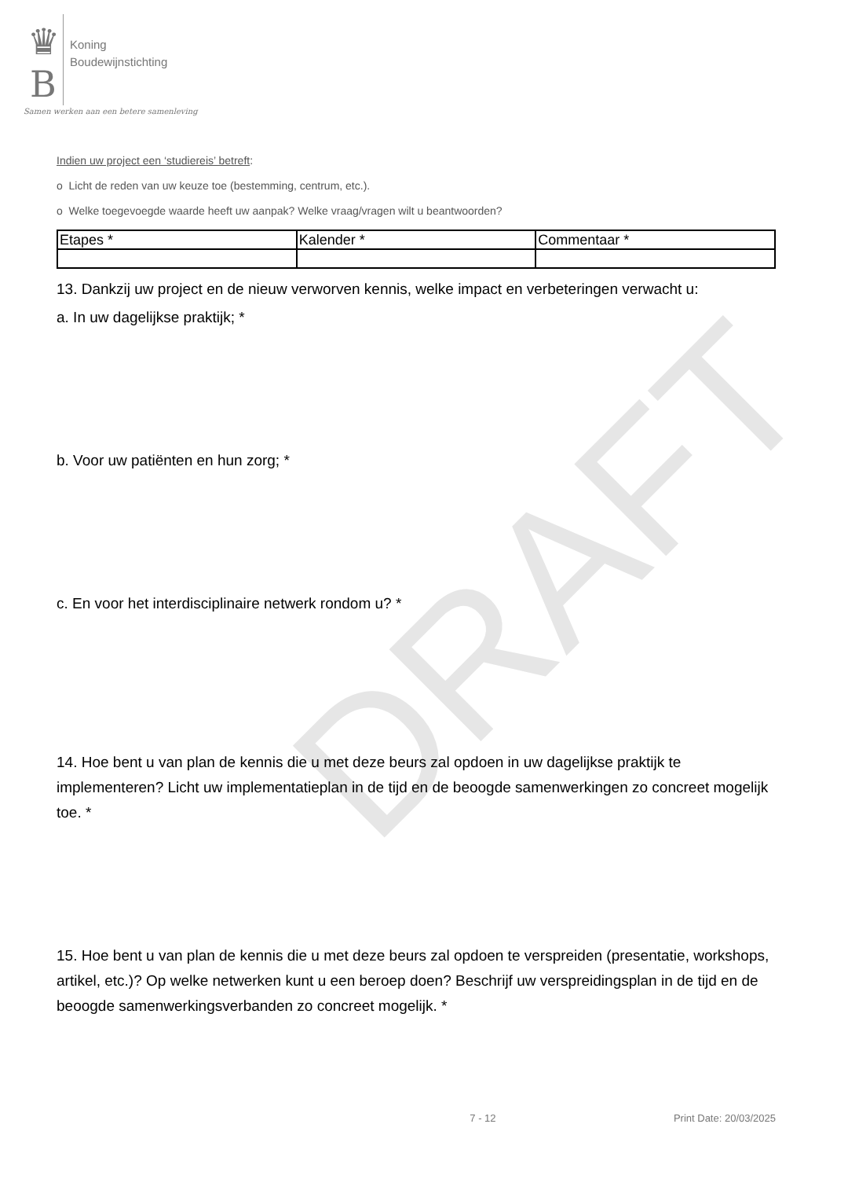DRAFT
♛
B Koning
Boudewijnstichting
Samen werken aan een betere samenleving
Indien uw project een ‘studiereis’ betreft:
o Licht de reden van uw keuze toe (bestemming, centrum, etc.).
o Welke toegevoegde waarde heeft uw aanpak? Welke vraag/vragen wilt u beantwoorden?
| Etapes * | Kalender * | Commentaar * |
13. Dankzij uw project en de nieuw verworven kennis, welke impact en verbeteringen verwacht u:
a. In uw dagelijkse praktijk; *
b. Voor uw patiënten en hun zorg; *
c. En voor het interdisciplinaire netwerk rondom u? *
14. Hoe bent u van plan de kennis die u met deze beurs zal opdoen in uw dagelijkse praktijk te implementeren? Licht uw implementatieplan in de tijd en de beoogde samenwerkingen zo concreet mogelijk toe. *
15. Hoe bent u van plan de kennis die u met deze beurs zal opdoen te verspreiden (presentatie, workshops, artikel, etc.)? Op welke netwerken kunt u een beroep doen? Beschrijf uw verspreidingsplan in de tijd en de beoogde samenwerkingsverbanden zo concreet mogelijk. *
7 - 12 Print Date: 20/03/2025